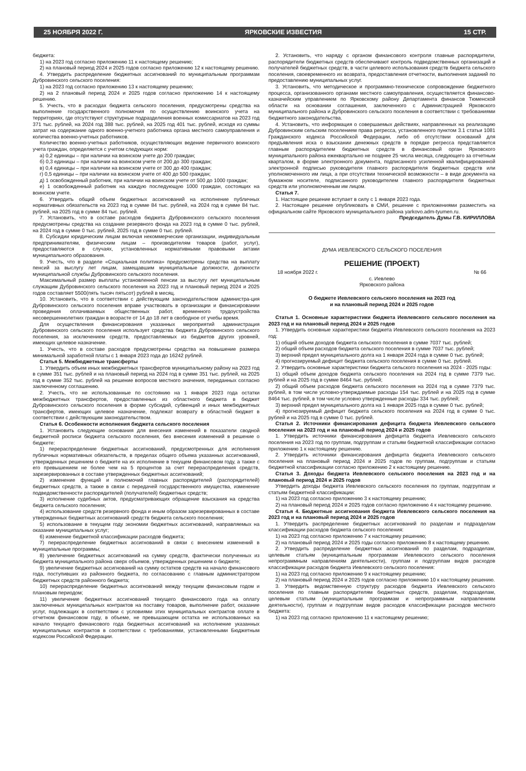25 НОЯБРЯ 2022 Г. ЯРКОВСКИЕ ИЗВЕСТИЯ 15 СТР.
бюджета:
1) на 2023 год согласно приложению 11 к настоящему решению;
2) на плановый период 2024 и 2025 годов согласно приложению 12 к настоящему решению.
4. Утвердить распределение бюджетных ассигнований по муниципальным программам Дубровинского сельского поселения:
1) на 2023 год согласно приложению 13 к настоящему решению;
2) на 2 плановый период 2024 и 2025 годов согласно приложению 14 к настоящему решению.
5. Учесть, что в расходах бюджета сельского поселения, предусмотрены средства на выполнение государственного полномочия по осуществлению воинского учета на территориях, где отсутствуют структурные подразделения военных комиссариатов на 2023 год 371 тыс. рублей, на 2024 год 388 тыс. рублей, на 2025 год 401 тыс. рублей, исходя из суммы затрат на содержание одного военно-учетного работника органа местного самоуправления и количества военно-учетных работников.
Количество военно-учетных работников, осуществляющих ведение первичного воинского учета граждан, определяется с учетом следующих норм:
а) 0,2 единицы – при наличии на воинском учете до 200 граждан;
б) 0,3 единицы – при наличии на воинском учете от 200 до 300 граждан;
в) 0,4 единицы – при наличии на воинском учете от 300 до 400 граждан;
г) 0,5 единицы – при наличии на воинском учете от 400 до 500 граждан;
д) 1 освобожденный работник, при наличии на воинском учете от 500 до 1000 граждан;
е) 1 освобожденный работник на каждую последующую 1000 граждан, состоящих на воинском учете.
6. Утвердить общий объем бюджетных ассигнований на исполнение публичных нормативных обязательств на 2023 год в сумме 84 тыс. рублей, на 2024 год в сумме 84 тыс. рублей, на 2025 год в сумме 84 тыс. рублей.
7. Установить, что в составе расходов бюджета Дубровинского сельского поселения предусмотрены средства на создание резервного фонда на 2023 год в сумме 0 тыс. рублей, на 2024 год в сумме 0 тыс. рублей, 2025 год в сумме 0 тыс. рублей.
8. Субсидии юридическим лицам включая некоммерческие организации, индивидуальным предпринимателям, физическим лицам – производителям товаров (работ, услуг), предоставляются в случаях, установленных нормативными правовыми актами муниципального образования.
9. Учесть, что в разделе «Социальная политика» предусмотрены средства на выплату пенсий за выслугу лет лицам, замещавшим муниципальные должности, должности муниципальной службы Дубровинского сельского поселения.
Максимальный размер выплаты установленной пенсии за выслугу лет муниципальным служащим Дубровинского сельского поселения на 2023 год и плановый период 2024 и 2025 годов составляет 5500(пять тысяч пятьсот) рублей в месяц.
10. Установить, что в соответствии с действующим законодательством администра-ция Дубровинского сельского поселения вправе участвовать в организации и финансировании проведения оплачиваемых общественных работ, временного трудоустройства несовершеннолетних граждан в возрасте от 14 до 18 лет в свободное от учебы время.
Для осуществления финансирования указанных мероприятий администрация Дубровинского сельского поселения использует средства бюджета Дубровинского сельского поселения, за исключением средств, предоставляемых из бюджетов других уровней, имеющих целевое назначение.
1. Учесть, что в составе расходов предусмотрены средства на повышение размера минимальной заработной платы с 1 января 2023 года до 16242 рублей.
Статья 5. Межбюджетные трансферты
1. Утвердить объем иных межбюджетных трансфертов муниципальному району на 2023 год в сумме 351 тыс. рублей и на плановый период на 2024 год в сумме 351 тыс. рублей, на 2025 год в сумме 352 тыс. рублей на решение вопросов местного значения, переданных согласно заключенному соглашению.
2. Учесть, что не использованные по состоянию на 1 января 2023 года остатки межбюджетных трансфертов, предоставленных из областного бюджета в бюджет Дубровинского сельского поселения в форме субсидий, субвенций и иных межбюджетных трансфертов, имеющих целевое назначение, подлежат возврату в областной бюджет в соответствии с действующим законодательством.
Статья 6. Особенности исполнения бюджета сельского поселения
1. Установить следующие основания для внесения изменений в показатели сводной бюджетной росписи бюджета сельского поселения, без внесения изменений в решение о бюджете:
1) перераспределение бюджетных ассигнований, предусмотренных для исполнения публичных нормативных обязательств, в пределах общего объема указанных ассигнований, утвержденных решением о бюджете на их исполнение в текущем финансовом году, а также с его превышением не более чем на 5 процентов за счет перераспределения средств, зарезервированных в составе утвержденных бюджетных ассигнований;
2) изменение функций и полномочий главных распорядителей (распорядителей) бюджетных средств, а также в связи с передачей государственного имущества, изменение подведомственности распорядителей (получателей) бюджетных средств;
3) исполнение судебных актов, предусматривающих обращение взыскания на средства бюджета сельского поселения;
4) использование средств резервного фонда и иным образом зарезервированных в составе утвержденных бюджетных ассигнований средств бюджета сельского поселения;
5) использование в текущем году экономии бюджетных ассигнований, направляемых на оказание муниципальных услуг;
6) изменение бюджетной классификации расходов бюджета;
7) перераспределение бюджетных ассигнований в связи с внесением изменений в муниципальные программы;
8) увеличение бюджетных ассигнований на сумму средств, фактически полученных из бюджета муниципального района сверх объемов, утвержденных решением о бюджете;
9) увеличение бюджетных ассигнований на сумму остатков средств на начало финансового года, поступивших из районного бюджета, по согласованию с главным администратором бюджетных средств районного бюджета;
10) перераспределение бюджетных ассигнований между текущим финансовым годом и плановым периодом;
11) увеличение бюджетных ассигнований текущего финансового года на оплату заключенных муниципальных контрактов на поставку товаров, выполнение работ, оказание услуг, подлежащих в соответствии с условиями этих муниципальных контрактов оплате в отчетном финансовом году, в объеме, не превышающем остатка не использованных на начало текущего финансового года бюджетных ассигнований на исполнение указанных муниципальных контрактов в соответствии с требованиями, установленными Бюджетным кодексом Российской Федерации.
2. Установить, что наряду с органом финансового контроля главные распорядители, распорядители бюджетных средств обеспечивают контроль подведомственных организаций и получателей бюджетных средств, в части целевого использования средств бюджета сельского поселения, своевременного их возврата, предоставления отчетности, выполнения заданий по предоставлению муниципальных услуг.
3. Установить, что методическое и программно-техническое сопровождение бюджетного процесса, организованного органами местного самоуправления, осуществляется финансово-казначейским управлением по Ярковскому району Департамента финансов Тюменской области на основании соглашения, заключенного с Администрацией Ярковского муниципального района и Дубровинского сельского поселения в соответствии с требованиями бюджетного законодательства.
4. Установить, что информация о совершаемых действиях, направленных на реализацию Дубровинским сельским поселением права регресса, установленного пунктом 3.1 статьи 1081 Гражданского кодекса Российской Федерации, либо об отсутствии оснований для предъявления иска о взыскании денежных средств в порядке регресса представляется главным распорядителем бюджетных средств в финансовый орган Ярковского муниципального района ежеквартально не позднее 25 числа месяца, следующего за отчетным кварталом, в форме электронного документа, подписанного усиленной квалифицированной электронной подписью руководителя главного распорядителя бюджетных средств или уполномоченного им лица, а при отсутствии технической возможности – в виде документа на бумажном носителе, подписанного руководителем главного распорядителя бюджетных средств или уполномоченным им лицом.
Статья 7.
1. Настоящее решение вступает в силу с 1 января 2023 года.
2. Настоящее решение опубликовать в СМИ, решение с приложениями разместить на официальном сайте Ярковского муниципального района yarkovo.adm-tyumen.ru.
Председатель Думы Г.В. КИРИЛЛОВА
ДУМА ИЕВЛЕВСКОГО СЕЛЬСКОГО ПОСЕЛЕНИЯ
РЕШЕНИЕ (ПРОЕКТ)
18 ноября 2022 г. № 66
с. Иевлево
Ярковского района
О бюджете Иевлевского сельского поселения на 2023 год
и на плановый период 2024 и 2025 годов
Статья 1. Основные характеристики бюджета Иевлевского сельского поселения на 2023 год и на плановый период 2024 и 2025 годов
1. Утвердить основные характеристики бюджета Иевлевского сельского поселения на 2023 год:
1) общий объем доходов бюджета сельского поселения в сумме 7037 тыс. рублей;
2) общий объем расходов бюджета сельского поселения в сумме 7037 тыс. рублей;
3) верхний предел муниципального долга на 1 января 2024 года в сумме 0 тыс. рублей;
4) прогнозируемый дефицит бюджета сельского поселения в сумме 0 тыс. рублей.
2. Утвердить основные характеристики бюджета сельского поселения на 2024 - 2025 годы:
1) общий объем доходов бюджета сельского поселения на 2024 год в сумме 7379 тыс. рублей и на 2025 год в сумме 8464 тыс. рублей;
2) общий объем расходов бюджета сельского поселения на 2024 год в сумме 7379 тыс. рублей, в том числе условно-утверждаемые расходы 154 тыс. рублей и на 2025 год в сумме 8464 тыс. рублей, в том числе условно утвержденные расходы 334 тыс. рублей;
3) верхний предел муниципального долга на 1 января 2025 года в сумме 0 тыс. рублей;
4) прогнозируемый дефицит бюджета сельского поселения на 2024 год в сумме 0 тыс. рублей и на 2025 год в сумме 0 тыс. рублей.
Статья 2. Источники финансирования дефицита бюджета Иевлевского сельского поселения на 2023 год и на плановый период 2024 и 2025 годов
1. Утвердить источники финансирования дефицита бюджета Иевлевского сельского поселения на 2023 год по группам, подгруппам и статьям бюджетной классификации согласно приложению 1 к настоящему решению.
2. Утвердить источники финансирования дефицита бюджета Иевлевского сельского поселения на плановый период 2024 и 2025 годов по группам, подгруппам и статьям бюджетной классификации согласно приложению 2 к настоящему решению.
Статья 3. Доходы бюджета Иевлевского сельского поселения на 2023 год и на плановый период 2024 и 2025 годов
Утвердить доходы бюджета Иевлевского сельского поселения по группам, подгруппам и статьям бюджетной классификации:
1) на 2023 год согласно приложению 3 к настоящему решению;
2) на плановый период 2024 и 2025 годов согласно приложению 4 к настоящему решению.
Статья 4. Бюджетные ассигнования бюджета Иевлевского сельского поселения на 2023 год и на плановый период 2024 и 2025 годов
1. Утвердить распределение бюджетных ассигнований по разделам и подразделам классификации расходов бюджета сельского поселения:
1) на 2023 год согласно приложению 7 к настоящему решению;
2) на плановый период 2024 и 2025 годы согласно приложению 8 к настоящему решению.
2. Утвердить распределение бюджетных ассигнований по разделам, подразделам, целевым статьям (муниципальным программам Иевлевского сельского поселения непрограммным направлениям деятельности), группам и подгруппам видов расходов классификации расходов бюджета Иевлевского сельского поселения:
1) на 2023 год согласно приложению 9 к настоящему решению;
2) на плановый период 2024 и 2025 годов согласно приложению 10 к настоящему решению.
3. Утвердить ведомственную структуру расходов бюджета Иевлевского сельского поселения по главным распорядителям бюджетных средств, разделам, подразделам, целевым статьям (муниципальным программам и непрограммным направлениям деятельности), группам и подгруппам видов расходов классификации расходов местного бюджета:
1) на 2023 год согласно приложению 11 к настоящему решению;